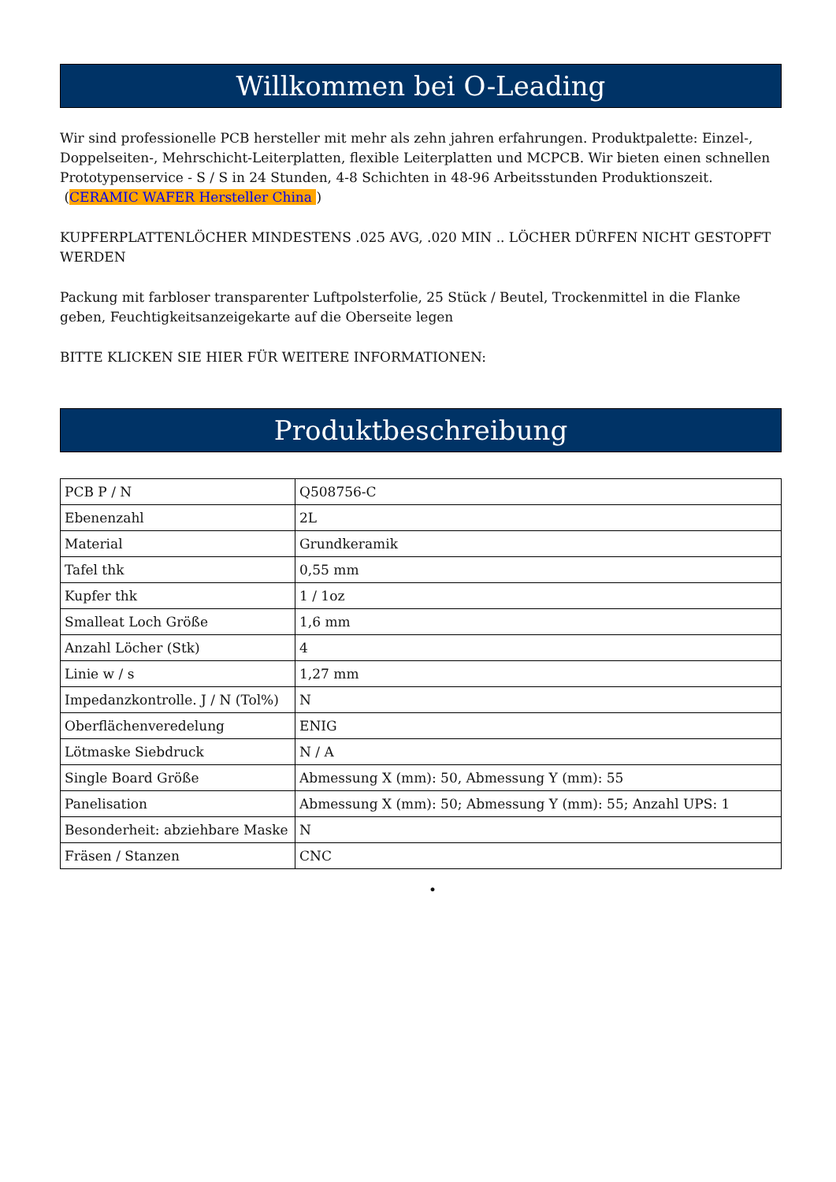Willkommen bei O-Leading
Wir sind professionelle PCB hersteller mit mehr als zehn jahren erfahrungen. Produktpalette: Einzel-, Doppelseiten-, Mehrschicht-Leiterplatten, flexible Leiterplatten und MCPCB. Wir bieten einen schnellen Prototypenservice - S / S in 24 Stunden, 4-8 Schichten in 48-96 Arbeitsstunden Produktionszeit.
(CERAMIC WAFER Hersteller China )
KUPFERPLATTENLÖCHER MINDESTENS .025 AVG, .020 MIN .. LÖCHER DÜRFEN NICHT GESTOPFT WERDEN
Packung mit farbloser transparenter Luftpolsterfolie, 25 Stück / Beutel, Trockenmittel in die Flanke geben, Feuchtigkeitsanzeigekarte auf die Oberseite legen
BITTE KLICKEN SIE HIER FÜR WEITERE INFORMATIONEN:
Produktbeschreibung
| PCB P / N | Q508756-C |
| Ebenenzahl | 2L |
| Material | Grundkeramik |
| Tafel thk | 0,55 mm |
| Kupfer thk | 1 / 1oz |
| Smalleat Loch Größe | 1,6 mm |
| Anzahl Löcher (Stk) | 4 |
| Linie w / s | 1,27 mm |
| Impedanzkontrolle. J / N (Tol%) | N |
| Oberflächenveredelung | ENIG |
| Lötmaske Siebdruck | N / A |
| Single Board Größe | Abmessung X (mm): 50, Abmessung Y (mm): 55 |
| Panelisation | Abmessung X (mm): 50; Abmessung Y (mm): 55; Anzahl UPS: 1 |
| Besonderheit: abziehbare Maske | N |
| Fräsen / Stanzen | CNC |
•